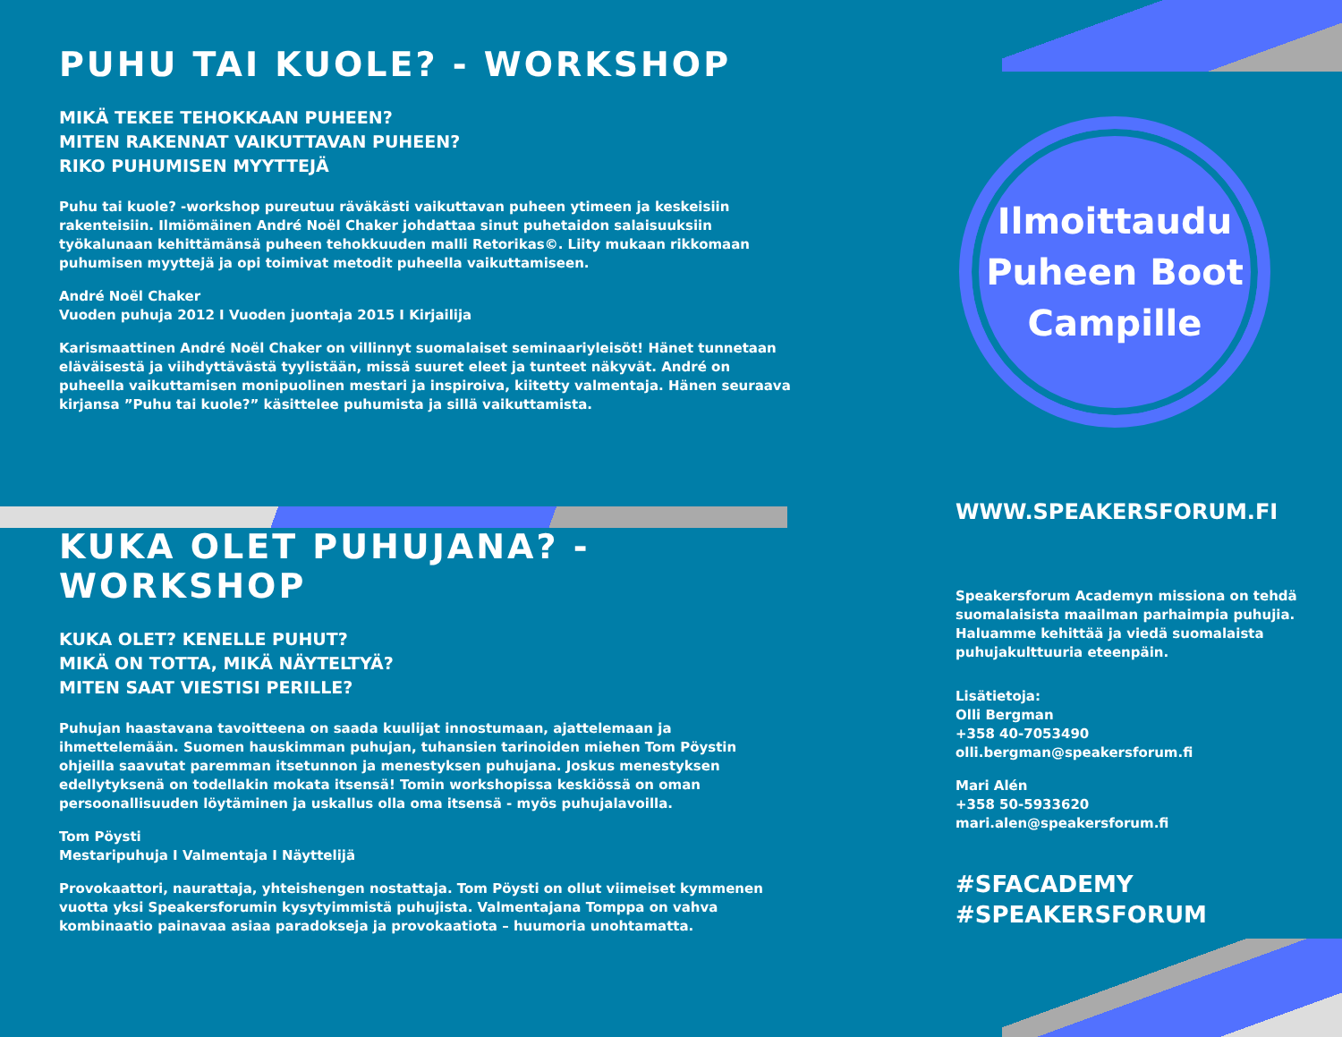PUHU TAI KUOLE? - WORKSHOP
MIKÄ TEKEE TEHOKKAAN PUHEEN?
MITEN RAKENNAT VAIKUTTAVAN PUHEEN?
RIKO PUHUMISEN MYYTTEJÄ
Puhu tai kuole? -workshop pureutuu räväkästi vaikuttavan puheen ytimeen ja keskeisiin rakenteisiin. Ilmiömäinen André Noël Chaker johdattaa sinut puhetaidon salaisuuksiin työkalunaan kehittämänsä puheen tehokkuuden malli Retorikas©. Liity mukaan rikkomaan puhumisen myyttejä ja opi toimivat metodit puheella vaikuttamiseen.
André Noël Chaker
Vuoden puhuja 2012 I Vuoden juontaja 2015 I Kirjailija
Karismaattinen André Noël Chaker on villinnyt suomalaiset seminaariyleisöt! Hänet tunnetaan eläväisestä ja viihdyttävästä tyylistään, missä suuret eleet ja tunteet näkyvät. André on puheella vaikuttamisen monipuolinen mestari ja inspiroiva, kiitetty valmentaja. Hänen seuraava kirjansa ”Puhu tai kuole?” käsittelee puhumista ja sillä vaikuttamista.
KUKA OLET PUHUJANA? - WORKSHOP
KUKA OLET? KENELLE PUHUT?
MIKÄ ON TOTTA, MIKÄ NÄYTELTYÄ?
MITEN SAAT VIESTISI PERILLE?
Puhujan haastavana tavoitteena on saada kuulijat innostumaan, ajattelemaan ja ihmettelemään. Suomen hauskimman puhujan, tuhansien tarinoiden miehen Tom Pöystin ohjeilla saavutat paremman itsetunnon ja menestyksen puhujana. Joskus menestyksen edellytyksenä on todellakin mokata itsensä! Tomin workshopissa keskiössä on oman persoonallisuuden löytäminen ja uskallus olla oma itsensä - myös puhujalavoilla.
Tom Pöysti
Mestaripuhuja I Valmentaja I Näyttelijä
Provokaattori, naurattaja, yhteishengen nostattaja. Tom Pöysti on ollut viimeiset kymmenen vuotta yksi Speakersforumin kysytyimmistä puhujista. Valmentajana Tomppa on vahva kombinaatio painavaa asiaa paradokseja ja provokaatiota – huumoria unohtamatta.
Ilmoittaudu
Puheen Boot
Campille
WWW.SPEAKERSFORUM.FI
Speakersforum Academyn missiona on tehdä suomalaisista maailman parhaimpia puhujia. Haluamme kehittää ja viedä suomalaista puhujakulttuuria eteenpäin.
Lisätietoja:
Olli Bergman
+358 40-7053490
olli.bergman@speakersforum.fi
Mari Alén
+358 50-5933620
mari.alen@speakersforum.fi
#SFACADEMY
#SPEAKERSFORUM